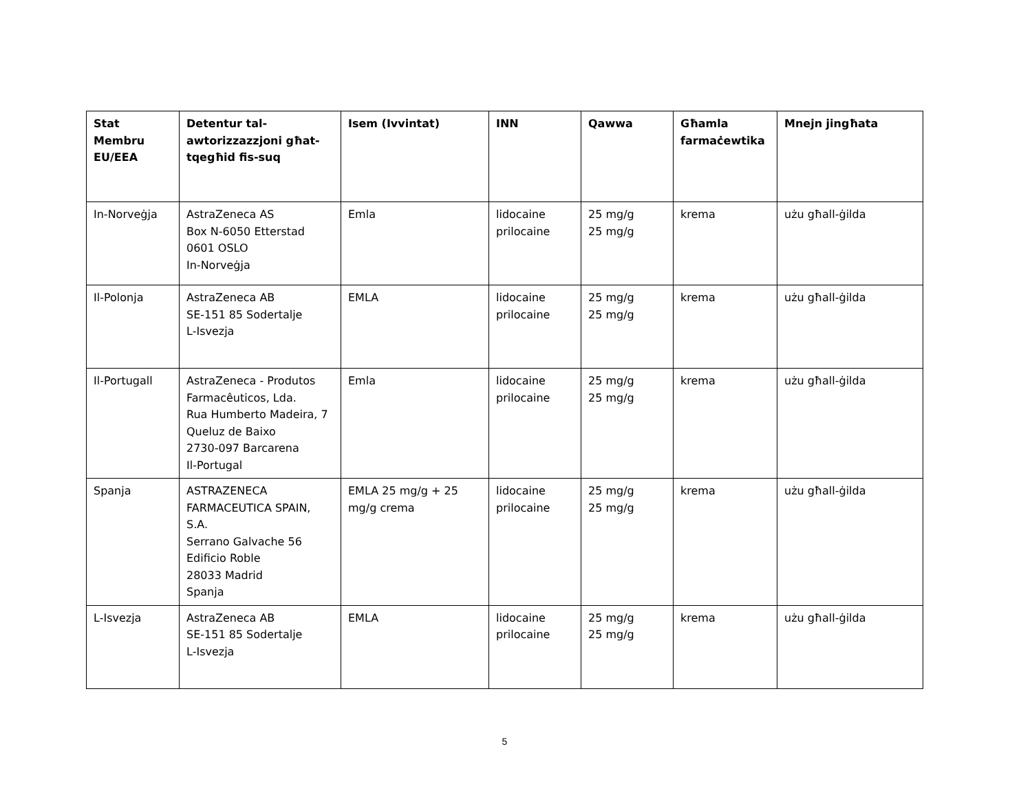| Stat Membru EU/EEA | Detentur tal-awtorizzazzjoni għat-tqegħid fis-suq | Isem (Ivvintat) | INN | Qawwa | Għamla farmaċewtika | Mnejn jingħata |
| --- | --- | --- | --- | --- | --- | --- |
| In-Norveġja | AstraZeneca AS Box N-6050 Etterstad 0601 OSLO In-Norveġja | Emla | lidocaine prilocaine | 25 mg/g 25 mg/g | krema | użu għall-ġilda |
| Il-Polonja | AstraZeneca AB SE-151 85 Sodertalje L-Isvezja | EMLA | lidocaine prilocaine | 25 mg/g 25 mg/g | krema | użu għall-ġilda |
| Il-Portugall | AstraZeneca - Produtos Farmacêuticos, Lda. Rua Humberto Madeira, 7 Queluz de Baixo 2730-097 Barcarena Il-Portugal | Emla | lidocaine prilocaine | 25 mg/g 25 mg/g | krema | użu għall-ġilda |
| Spanja | ASTRAZENECA FARMACEUTICA SPAIN, S.A. Serrano Galvache 56 Edificio Roble 28033 Madrid Spanja | EMLA 25 mg/g + 25 mg/g crema | lidocaine prilocaine | 25 mg/g 25 mg/g | krema | użu għall-ġilda |
| L-Isvezja | AstraZeneca AB SE-151 85 Sodertalje L-Isvezja | EMLA | lidocaine prilocaine | 25 mg/g 25 mg/g | krema | użu għall-ġilda |
5